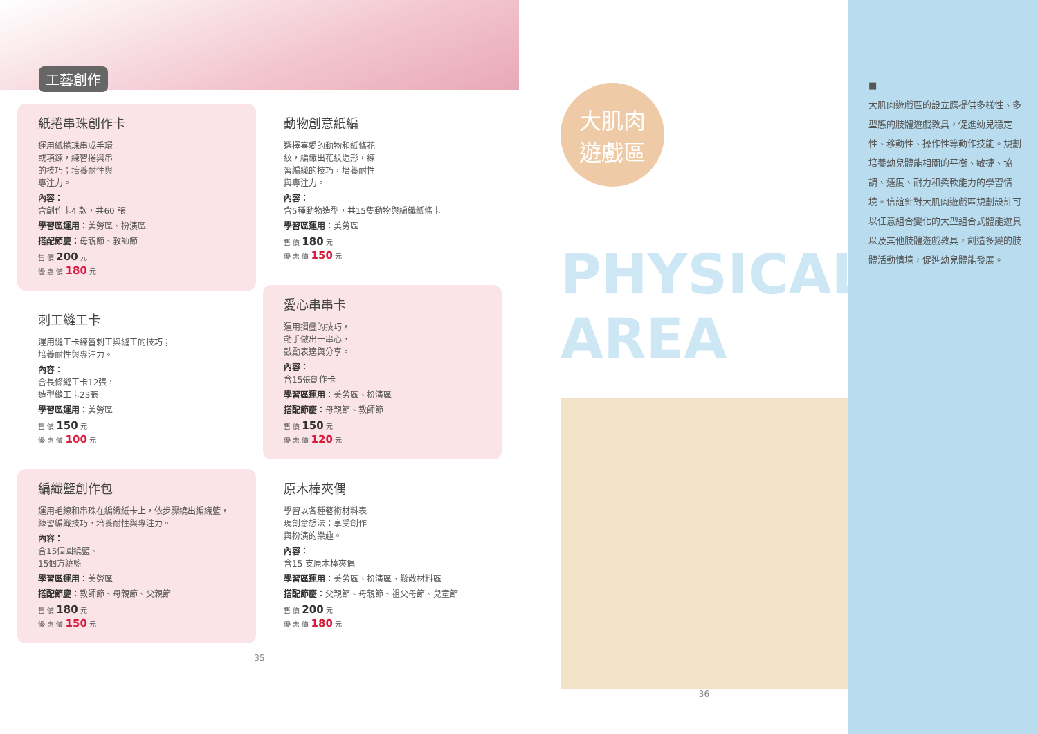工藝創作
紙捲串珠創作卡
運用紙捲珠串成手環
或項鍊，練習捲與串
的技巧；培養耐性與
專注力。
內容：
含創作卡4 款，共60 張
學習區運用：美勞區、扮演區
搭配節慶：母親節、教師節
售 價 200 元
優 惠 價 180 元
刺工縫工卡
運用縫工卡練習刺工與縫工的技巧；
培養耐性與專注力。
內容：
含長條縫工卡12張，
造型縫工卡23張
學習區運用：美勞區
售 價 150 元
優 惠 價 100 元
編織籃創作包
運用毛線和串珠在編織紙卡上，依步驟繞出編織籃，
練習編織技巧，培養耐性與專注力。
內容：
含15個圓繞籃、
15個方繞籃
學習區運用：美勞區
搭配節慶：教師節、母親節、父親節
售 價 180 元
優 惠 價 150 元
動物創意紙編
選擇喜愛的動物和紙條花
紋，編織出花紋造形，練
習編織的技巧，培養耐性
與專注力。
內容：
含5種動物造型，共15隻動物與編織紙條卡
學習區運用：美勞區
售 價 180 元
優 惠 價 150 元
愛心串串卡
運用摺疊的技巧，
動手做出一串心，
鼓勵表達與分享。
內容：
含15張創作卡
學習區運用：美勞區、扮演區
搭配節慶：母親節、教師節
售 價 150 元
優 惠 價 120 元
原木棒夾偶
學習以各種藝術材料表
現創意想法；享受創作
與扮演的樂趣。
內容：
含15 支原木棒夾偶
學習區運用：美勞區、扮演區、鬆散材料區
搭配節慶：父親節、母親節、祖父母節、兒童節
售 價 200 元
優 惠 價 180 元
35
大肌肉
遊戲區
PHYSICAL AREA
36
■
大肌肉遊戲區的設立應提供多樣性、多型態的肢體遊戲教具，促進幼兒穩定性、移動性、操作性等動作技能。規劃培養幼兒體能相關的平衡、敏捷、協調、速度、耐力和柔軟能力的學習情境。信誼針對大肌肉遊戲區規劃設計可以任意組合變化的大型組合式體能遊具以及其他肢體遊戲教具，創造多變的肢體活動情境，促進幼兒體能發展。